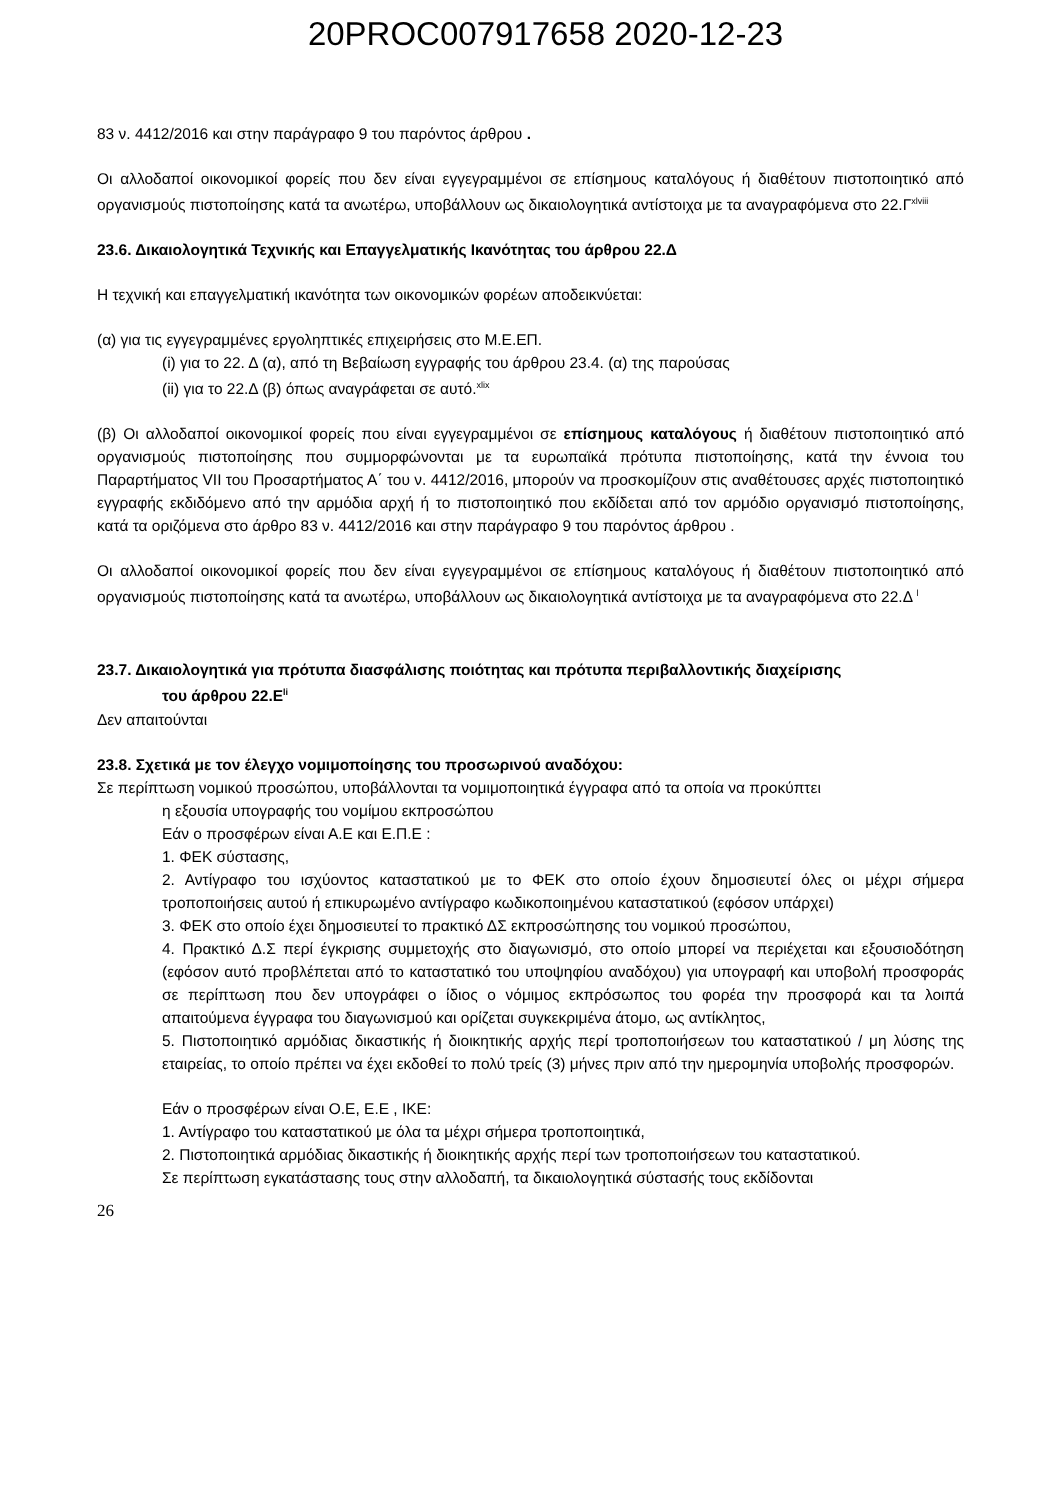20PROC007917658 2020-12-23
83 ν. 4412/2016 και στην παράγραφο 9 του παρόντος άρθρου .
Οι αλλοδαποί οικονομικοί φορείς που δεν είναι εγγεγραμμένοι σε επίσημους καταλόγους ή διαθέτουν πιστοποιητικό από οργανισμούς πιστοποίησης κατά τα ανωτέρω, υποβάλλουν ως δικαιολογητικά αντίστοιχα με τα αναγραφόμενα στο 22.Γ<sup>xlviii</sup>
23.6. Δικαιολογητικά Τεχνικής και Επαγγελματικής Ικανότητας του άρθρου 22.Δ
Η τεχνική και επαγγελματική ικανότητα των οικονομικών φορέων αποδεικνύεται:
(α) για τις εγγεγραμμένες εργοληπτικές επιχειρήσεις στο Μ.Ε.ΕΠ.
(i) για το 22. Δ (α), από τη Βεβαίωση εγγραφής του άρθρου 23.4. (α) της παρούσας
(ii) για το 22.Δ (β) όπως αναγράφεται σε αυτό.<sup>xlix</sup>
(β) Οι αλλοδαποί οικονομικοί φορείς που είναι εγγεγραμμένοι σε επίσημους καταλόγους ή διαθέτουν πιστοποιητικό από οργανισμούς πιστοποίησης που συμμορφώνονται με τα ευρωπαϊκά πρότυπα πιστοποίησης, κατά την έννοια του Παραρτήματος VII του Προσαρτήματος Α΄ του ν. 4412/2016, μπορούν να προσκομίζουν στις αναθέτουσες αρχές πιστοποιητικό εγγραφής εκδιδόμενο από την αρμόδια αρχή ή το πιστοποιητικό που εκδίδεται από τον αρμόδιο οργανισμό πιστοποίησης, κατά τα οριζόμενα στο άρθρο 83 ν. 4412/2016 και στην παράγραφο 9 του παρόντος άρθρου .
Οι αλλοδαποί οικονομικοί φορείς που δεν είναι εγγεγραμμένοι σε επίσημους καταλόγους ή διαθέτουν πιστοποιητικό από οργανισμούς πιστοποίησης κατά τα ανωτέρω, υποβάλλουν ως δικαιολογητικά αντίστοιχα με τα αναγραφόμενα στο 22.Δ <sup>l</sup>
23.7. Δικαιολογητικά για πρότυπα διασφάλισης ποιότητας και πρότυπα περιβαλλοντικής διαχείρισης
του άρθρου 22.Ε<sup>li</sup>
Δεν απαιτούνται
23.8. Σχετικά με τον έλεγχο νομιμοποίησης του προσωρινού αναδόχου:
Σε περίπτωση νομικού προσώπου, υποβάλλονται τα νομιμοποιητικά έγγραφα από τα οποία να προκύπτει
η εξουσία υπογραφής του νομίμου εκπροσώπου
Εάν ο προσφέρων είναι Α.Ε και Ε.Π.Ε :
1. ΦΕΚ σύστασης,
2. Αντίγραφο του ισχύοντος καταστατικού με το ΦΕΚ στο οποίο έχουν δημοσιευτεί όλες οι μέχρι σήμερα τροποποιήσεις αυτού ή επικυρωμένο αντίγραφο κωδικοποιημένου καταστατικού (εφόσον υπάρχει)
3. ΦΕΚ στο οποίο έχει δημοσιευτεί το πρακτικό ΔΣ εκπροσώπησης του νομικού προσώπου,
4. Πρακτικό Δ.Σ περί έγκρισης συμμετοχής στο διαγωνισμό, στο οποίο μπορεί να περιέχεται και εξουσιοδότηση (εφόσον αυτό προβλέπεται από το καταστατικό του υποψηφίου αναδόχου) για υπογραφή και υποβολή προσφοράς σε περίπτωση που δεν υπογράφει ο ίδιος ο νόμιμος εκπρόσωπος του φορέα την προσφορά και τα λοιπά απαιτούμενα έγγραφα του διαγωνισμού και ορίζεται συγκεκριμένα άτομο, ως αντίκλητος,
5. Πιστοποιητικό αρμόδιας δικαστικής ή διοικητικής αρχής περί τροποποιήσεων του καταστατικού / μη λύσης της εταιρείας, το οποίο πρέπει να έχει εκδοθεί το πολύ τρείς (3) μήνες πριν από την ημερομηνία υποβολής προσφορών.
Εάν ο προσφέρων είναι Ο.Ε, Ε.Ε , ΙΚΕ:
1. Αντίγραφο του καταστατικού με όλα τα μέχρι σήμερα τροποποιητικά,
2. Πιστοποιητικά αρμόδιας δικαστικής ή διοικητικής αρχής περί των τροποποιήσεων του καταστατικού.
Σε περίπτωση εγκατάστασης τους στην αλλοδαπή, τα δικαιολογητικά σύστασής τους εκδίδονται
26